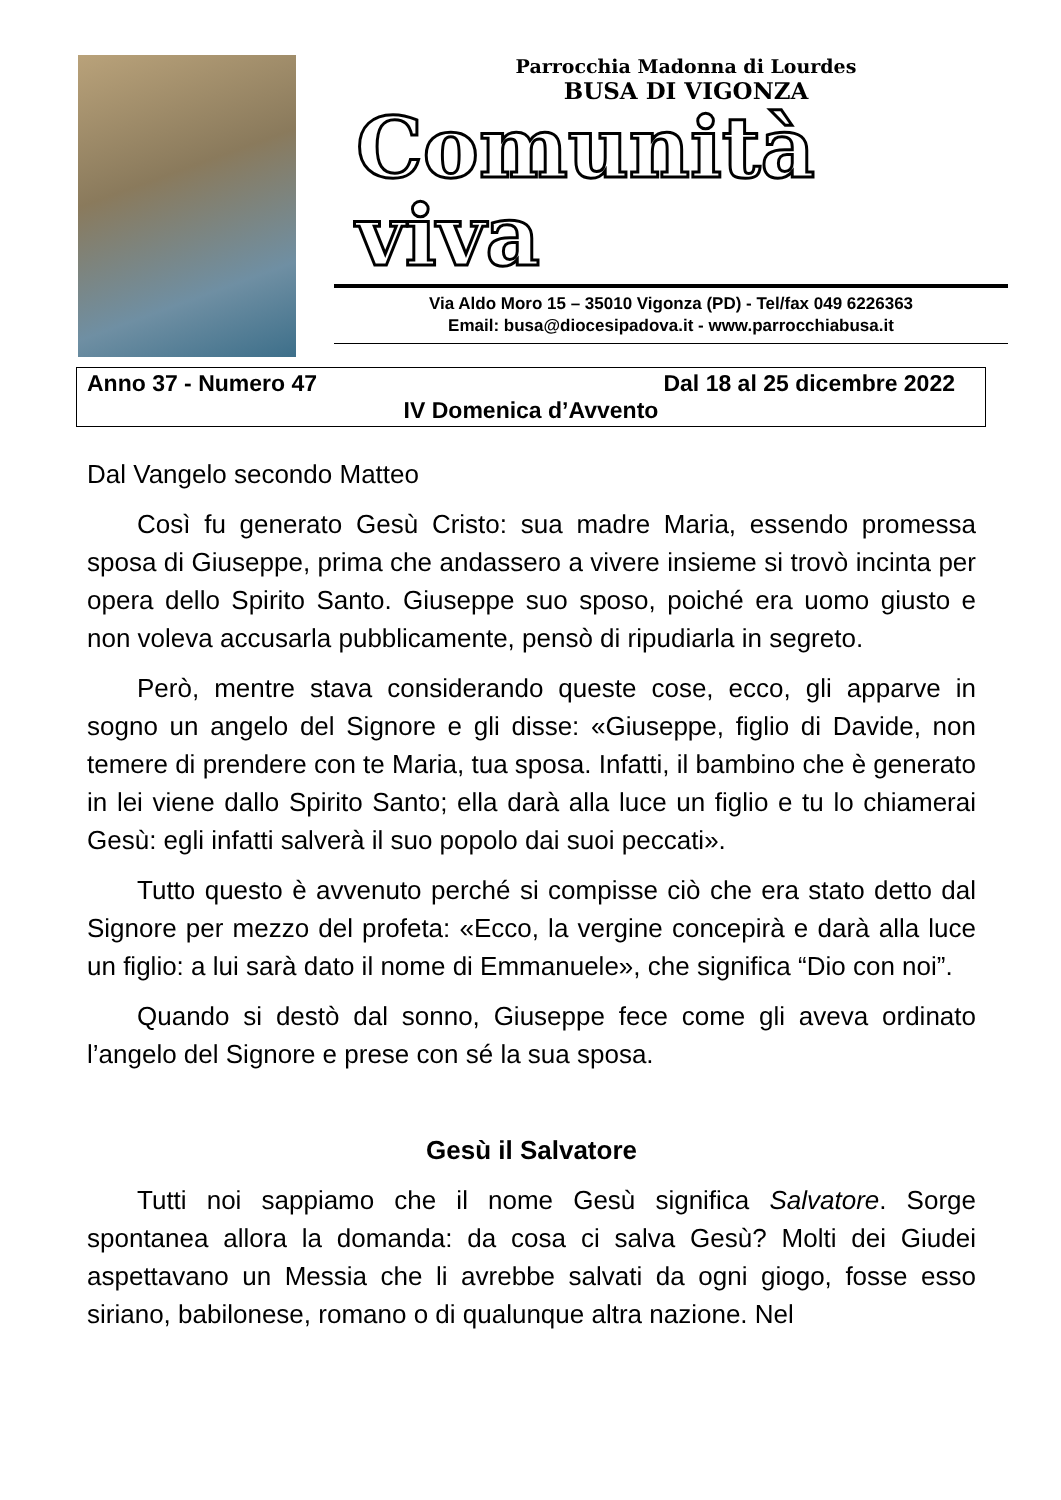Parrocchia Madonna di Lourdes
BUSA DI VIGONZA
Comunità
viva
Via Aldo Moro 15 – 35010 Vigonza (PD) - Tel/fax 049 6226363
Email: busa@diocesipadova.it - www.parrocchiabusa.it
Anno 37 - Numero 47 Dal 18 al 25 dicembre 2022
IV Domenica d’Avvento
Dal Vangelo secondo Matteo
Così fu generato Gesù Cristo: sua madre Maria, essendo promessa sposa di Giuseppe, prima che andassero a vivere insieme si trovò incinta per opera dello Spirito Santo. Giuseppe suo sposo, poiché era uomo giusto e non voleva accusarla pubblicamente, pensò di ripudiarla in segreto.
Però, mentre stava considerando queste cose, ecco, gli apparve in sogno un angelo del Signore e gli disse: «Giuseppe, figlio di Davide, non temere di prendere con te Maria, tua sposa. Infatti, il bambino che è generato in lei viene dallo Spirito Santo; ella darà alla luce un figlio e tu lo chiamerai Gesù: egli infatti salverà il suo popolo dai suoi peccati».
Tutto questo è avvenuto perché si compisse ciò che era stato detto dal Signore per mezzo del profeta: «Ecco, la vergine concepirà e darà alla luce un figlio: a lui sarà dato il nome di Emmanuele», che significa “Dio con noi”.
Quando si destò dal sonno, Giuseppe fece come gli aveva ordinato l’angelo del Signore e prese con sé la sua sposa.
Gesù il Salvatore
Tutti noi sappiamo che il nome Gesù significa Salvatore. Sorge spontanea allora la domanda: da cosa ci salva Gesù? Molti dei Giudei aspettavano un Messia che li avrebbe salvati da ogni giogo, fosse esso siriano, babilonese, romano o di qualunque altra nazione. Nel